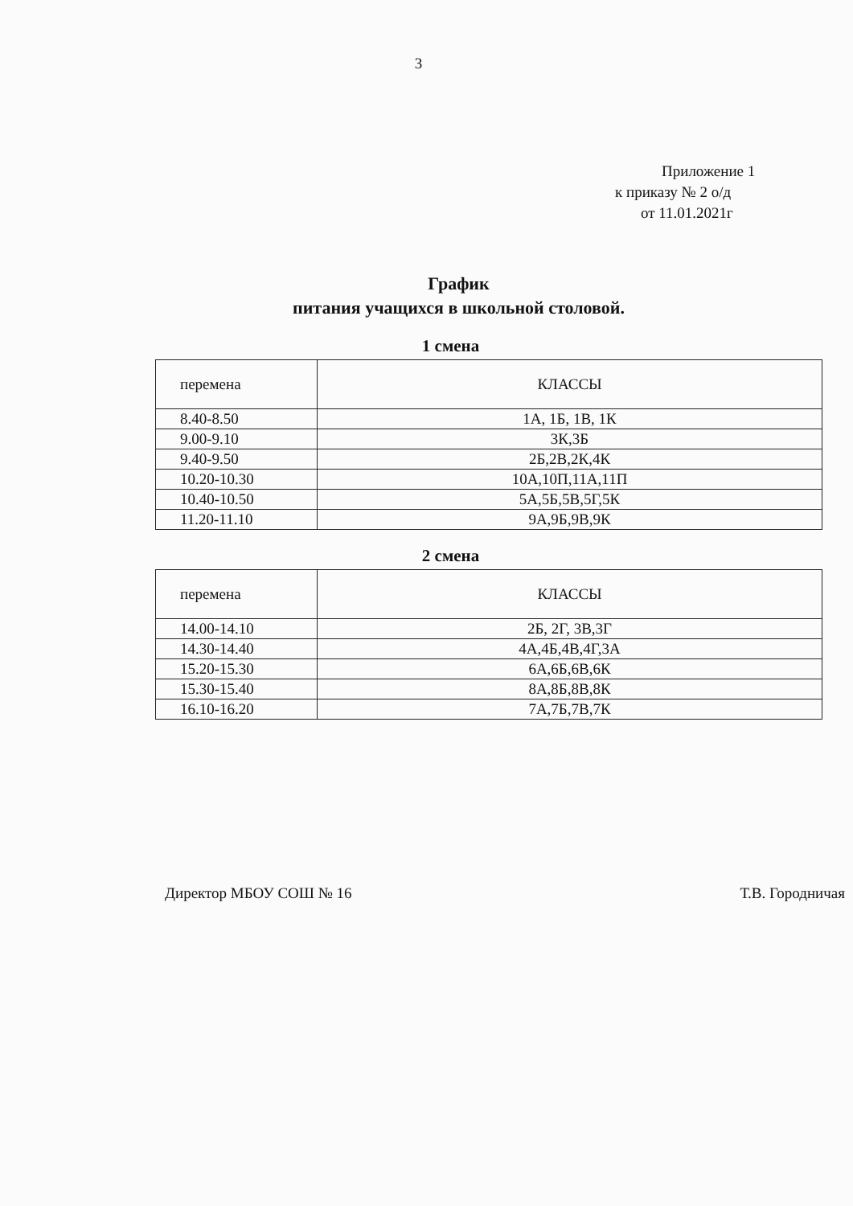3
Приложение 1
к приказу № 2 о/д
от 11.01.2021г
График
питания учащихся в школьной столовой.
1 смена
| перемена | КЛАССЫ |
| --- | --- |
| 8.40-8.50 | 1А, 1Б, 1В, 1К |
| 9.00-9.10 | 3К,3Б |
| 9.40-9.50 | 2Б,2В,2К,4К |
| 10.20-10.30 | 10А,10П,11А,11П |
| 10.40-10.50 | 5А,5Б,5В,5Г,5К |
| 11.20-11.10 | 9А,9Б,9В,9К |
2 смена
| перемена | КЛАССЫ |
| --- | --- |
| 14.00-14.10 | 2Б, 2Г, 3В,3Г |
| 14.30-14.40 | 4А,4Б,4В,4Г,3А |
| 15.20-15.30 | 6А,6Б,6В,6К |
| 15.30-15.40 | 8А,8Б,8В,8К |
| 16.10-16.20 | 7А,7Б,7В,7К |
Директор МБОУ СОШ № 16 Т.В. Городничая